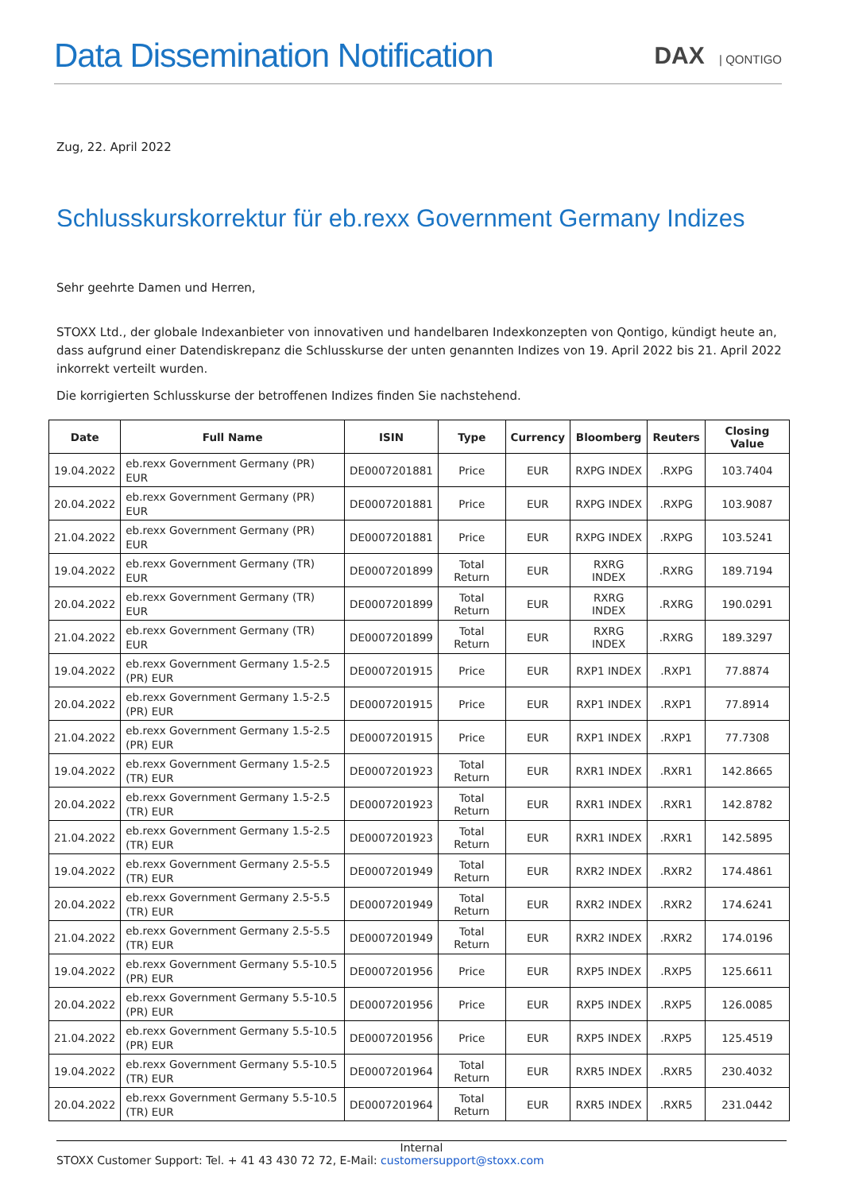Data Dissemination Notification
DAX | QONTIGO
Zug, 22. April 2022
Schlusskurskorrektur für eb.rexx Government Germany Indizes
Sehr geehrte Damen und Herren,
STOXX Ltd., der globale Indexanbieter von innovativen und handelbaren Indexkonzepten von Qontigo, kündigt heute an, dass aufgrund einer Datendiskrepanz die Schlusskurse der unten genannten Indizes von 19. April 2022 bis 21. April 2022 inkorrekt verteilt wurden.
Die korrigierten Schlusskurse der betroffenen Indizes finden Sie nachstehend.
| Date | Full Name | ISIN | Type | Currency | Bloomberg | Reuters | Closing Value |
| --- | --- | --- | --- | --- | --- | --- | --- |
| 19.04.2022 | eb.rexx Government Germany (PR) EUR | DE0007201881 | Price | EUR | RXPG INDEX | .RXPG | 103.7404 |
| 20.04.2022 | eb.rexx Government Germany (PR) EUR | DE0007201881 | Price | EUR | RXPG INDEX | .RXPG | 103.9087 |
| 21.04.2022 | eb.rexx Government Germany (PR) EUR | DE0007201881 | Price | EUR | RXPG INDEX | .RXPG | 103.5241 |
| 19.04.2022 | eb.rexx Government Germany (TR) EUR | DE0007201899 | Total Return | EUR | RXRG INDEX | .RXRG | 189.7194 |
| 20.04.2022 | eb.rexx Government Germany (TR) EUR | DE0007201899 | Total Return | EUR | RXRG INDEX | .RXRG | 190.0291 |
| 21.04.2022 | eb.rexx Government Germany (TR) EUR | DE0007201899 | Total Return | EUR | RXRG INDEX | .RXRG | 189.3297 |
| 19.04.2022 | eb.rexx Government Germany 1.5-2.5 (PR) EUR | DE0007201915 | Price | EUR | RXP1 INDEX | .RXP1 | 77.8874 |
| 20.04.2022 | eb.rexx Government Germany 1.5-2.5 (PR) EUR | DE0007201915 | Price | EUR | RXP1 INDEX | .RXP1 | 77.8914 |
| 21.04.2022 | eb.rexx Government Germany 1.5-2.5 (PR) EUR | DE0007201915 | Price | EUR | RXP1 INDEX | .RXP1 | 77.7308 |
| 19.04.2022 | eb.rexx Government Germany 1.5-2.5 (TR) EUR | DE0007201923 | Total Return | EUR | RXR1 INDEX | .RXR1 | 142.8665 |
| 20.04.2022 | eb.rexx Government Germany 1.5-2.5 (TR) EUR | DE0007201923 | Total Return | EUR | RXR1 INDEX | .RXR1 | 142.8782 |
| 21.04.2022 | eb.rexx Government Germany 1.5-2.5 (TR) EUR | DE0007201923 | Total Return | EUR | RXR1 INDEX | .RXR1 | 142.5895 |
| 19.04.2022 | eb.rexx Government Germany 2.5-5.5 (TR) EUR | DE0007201949 | Total Return | EUR | RXR2 INDEX | .RXR2 | 174.4861 |
| 20.04.2022 | eb.rexx Government Germany 2.5-5.5 (TR) EUR | DE0007201949 | Total Return | EUR | RXR2 INDEX | .RXR2 | 174.6241 |
| 21.04.2022 | eb.rexx Government Germany 2.5-5.5 (TR) EUR | DE0007201949 | Total Return | EUR | RXR2 INDEX | .RXR2 | 174.0196 |
| 19.04.2022 | eb.rexx Government Germany 5.5-10.5 (PR) EUR | DE0007201956 | Price | EUR | RXP5 INDEX | .RXP5 | 125.6611 |
| 20.04.2022 | eb.rexx Government Germany 5.5-10.5 (PR) EUR | DE0007201956 | Price | EUR | RXP5 INDEX | .RXP5 | 126.0085 |
| 21.04.2022 | eb.rexx Government Germany 5.5-10.5 (PR) EUR | DE0007201956 | Price | EUR | RXP5 INDEX | .RXP5 | 125.4519 |
| 19.04.2022 | eb.rexx Government Germany 5.5-10.5 (TR) EUR | DE0007201964 | Total Return | EUR | RXR5 INDEX | .RXR5 | 230.4032 |
| 20.04.2022 | eb.rexx Government Germany 5.5-10.5 (TR) EUR | DE0007201964 | Total Return | EUR | RXR5 INDEX | .RXR5 | 231.0442 |
Internal
STOXX Customer Support: Tel. + 41 43 430 72 72, E-Mail: customersupport@stoxx.com